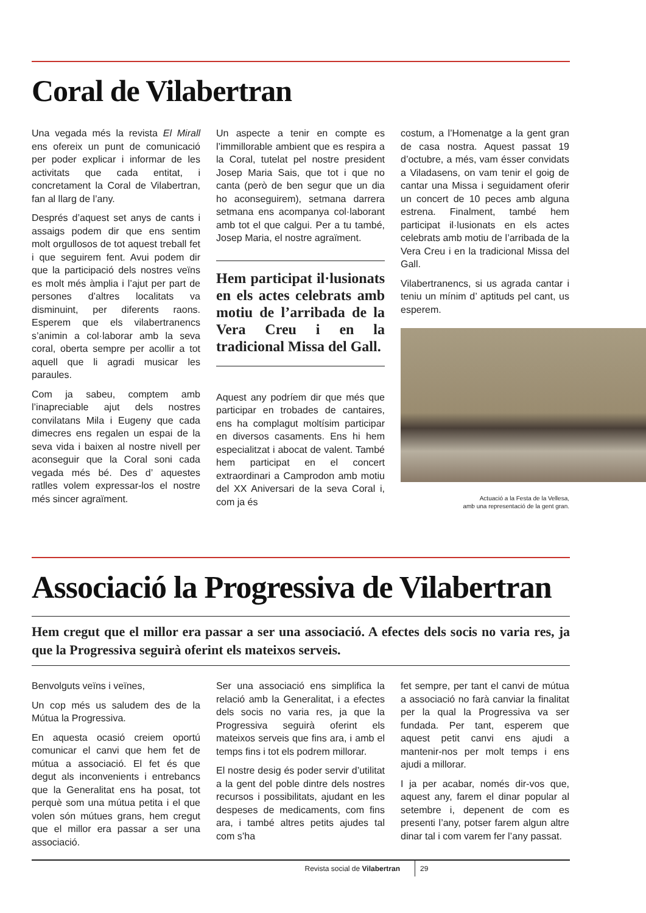Coral de Vilabertran
Una vegada més la revista El Mirall ens ofereix un punt de comunicació per poder explicar i informar de les activitats que cada entitat, i concretament la Coral de Vilabertran, fan al llarg de l’any.
Després d’aquest set anys de cants i assaigs podem dir que ens sentim molt orgullosos de tot aquest treball fet i que seguirem fent. Avui podem dir que la participació dels nostres veïns es molt més àmplia i l’ajut per part de persones d’altres localitats va disminuint, per diferents raons. Esperem que els vilabertranencs s’animin a col·laborar amb la seva coral, oberta sempre per acollir a tot aquell que li agradi musicar les paraules.
Com ja sabeu, comptem amb l’inapreciable ajut dels nostres convilatans Mila i Eugeny que cada dimecres ens regalen un espai de la seva vida i baixen al nostre nivell per aconseguir que la Coral soni cada vegada més bé. Des d’ aquestes ratlles volem expressar-los el nostre més sincer agraïment.
Un aspecte a tenir en compte es l’immillorable ambient que es respira a la Coral, tutelat pel nostre president Josep Maria Sais, que tot i que no canta (però de ben segur que un dia ho aconseguirem), setmana darrera setmana ens acompanya col·laborant amb tot el que calgui. Per a tu també, Josep Maria, el nostre agraïment.
Hem participat il·lusionats en els actes celebrats amb motiu de l’arribada de la Vera Creu i en la tradicional Missa del Gall.
Aquest any podríem dir que més que participar en trobades de cantaires, ens ha complagut moltísim participar en diversos casaments. Ens hi hem especialitzat i abocat de valent. També hem participat en el concert extraordinari a Camprodon amb motiu del XX Aniversari de la seva Coral i, com ja és
costum, a l’Homenatge a la gent gran de casa nostra. Aquest passat 19 d’octubre, a més, vam ésser convidats a Viladasens, on vam tenir el goig de cantar una Missa i seguidament oferir un concert de 10 peces amb alguna estrena. Finalment, també hem participat il·lusionats en els actes celebrats amb motiu de l’arribada de la Vera Creu i en la tradicional Missa del Gall.
Vilabertranencs, si us agrada cantar i teniu un mínim d’ aptituds pel cant, us esperem.
Actuació a la Festa de la Vellesa,
amb una representació de la gent gran.
Associació la Progressiva de Vilabertran
Hem cregut que el millor era passar a ser una associació. A efectes dels socis no varia res, ja que la Progressiva seguirà oferint els mateixos serveis.
Benvolguts veïns i veïnes,
Un cop més us saludem des de la Mútua la Progressiva.
En aquesta ocasió creiem oportú comunicar el canvi que hem fet de mútua a associació. El fet és que degut als inconvenients i entrebancs que la Generalitat ens ha posat, tot perquè som una mútua petita i el que volen són mútues grans, hem cregut que el millor era passar a ser una associació.
Ser una associació ens simplifica la relació amb la Generalitat, i a efectes dels socis no varia res, ja que la Progressiva seguirà oferint els mateixos serveis que fins ara, i amb el temps fins i tot els podrem millorar.
El nostre desig és poder servir d’utilitat a la gent del poble dintre dels nostres recursos i possibilitats, ajudant en les despeses de medicaments, com fins ara, i també altres petits ajudes tal com s’ha
fet sempre, per tant el canvi de mútua a associació no farà canviar la finalitat per la qual la Progressiva va ser fundada. Per tant, esperem que aquest petit canvi ens ajudi a mantenir-nos per molt temps i ens ajudi a millorar.
I ja per acabar, només dir-vos que, aquest any, farem el dinar popular al setembre i, depenent de com es presenti l’any, potser farem algun altre dinar tal i com varem fer l’any passat.
Revista social de Vilabertran 29